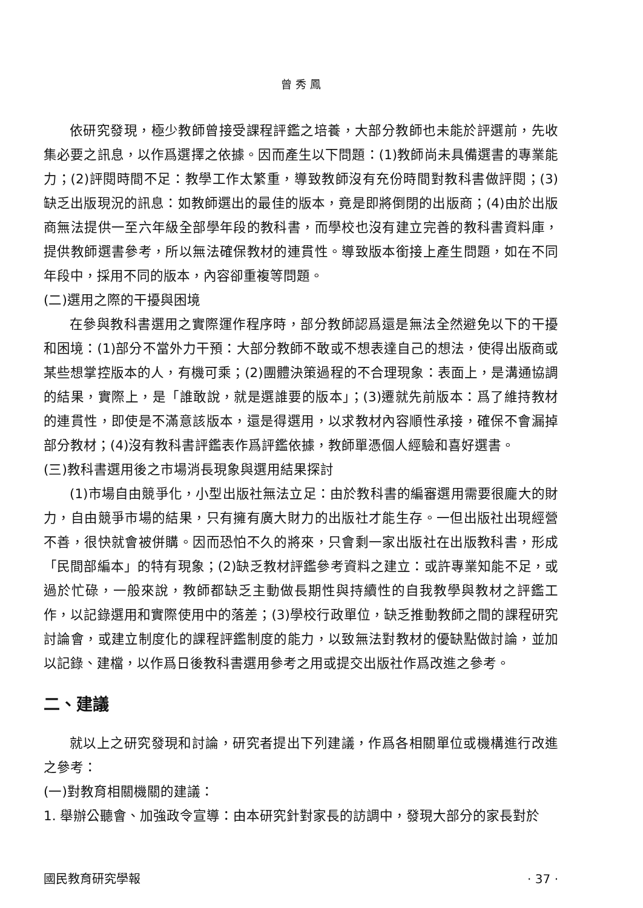曾 秀 鳳
依研究發現，極少教師曾接受課程評鑑之培養，大部分教師也未能於評選前，先收集必要之訊息，以作爲選擇之依據。因而產生以下問題：(1)教師尚未具備選書的專業能力；(2)評閱時間不足：教學工作太繁重，導致教師沒有充份時間對教科書做評閱；(3)缺乏出版現況的訊息：如教師選出的最佳的版本，竟是即將倒閉的出版商；(4)由於出版商無法提供一至六年級全部學年段的教科書，而學校也沒有建立完善的教科書資料庫，提供教師選書參考，所以無法確保教材的連貫性。導致版本銜接上產生問題，如在不同年段中，採用不同的版本，內容卻重複等問題。
(二)選用之際的干擾與困境
在參與教科書選用之實際運作程序時，部分教師認爲還是無法全然避免以下的干擾和困境：(1)部分不當外力干預：大部分教師不敢或不想表達自己的想法，使得出版商或某些想掌控版本的人，有機可乘；(2)團體決策過程的不合理現象：表面上，是溝通協調的結果，實際上，是「誰敢說，就是選誰要的版本」；(3)遷就先前版本：爲了維持教材的連貫性，即使是不滿意該版本，還是得選用，以求教材內容順性承接，確保不會漏掉部分教材；(4)沒有教科書評鑑表作爲評鑑依據，教師單憑個人經驗和喜好選書。
(三)教科書選用後之市場消長現象與選用結果探討
(1)市場自由競爭化，小型出版社無法立足：由於教科書的編審選用需要很龐大的財力，自由競爭市場的結果，只有擁有廣大財力的出版社才能生存。一但出版社出現經營不善，很快就會被併購。因而恐怕不久的將來，只會剩一家出版社在出版教科書，形成「民間部編本」的特有現象；(2)缺乏教材評鑑參考資料之建立：或許專業知能不足，或過於忙碌，一般來說，教師都缺乏主動做長期性與持續性的自我教學與教材之評鑑工作，以記錄選用和實際使用中的落差；(3)學校行政單位，缺乏推動教師之間的課程研究討論會，或建立制度化的課程評鑑制度的能力，以致無法對教材的優缺點做討論，並加以記錄、建檔，以作爲日後教科書選用參考之用或提交出版社作爲改進之參考。
二、建議
就以上之研究發現和討論，研究者提出下列建議，作爲各相關單位或機構進行改進之參考：
(一)對教育相關機關的建議：
1. 舉辦公聽會、加強政令宣導：由本研究針對家長的訪調中，發現大部分的家長對於
國民教育研究學報 · 37 ·